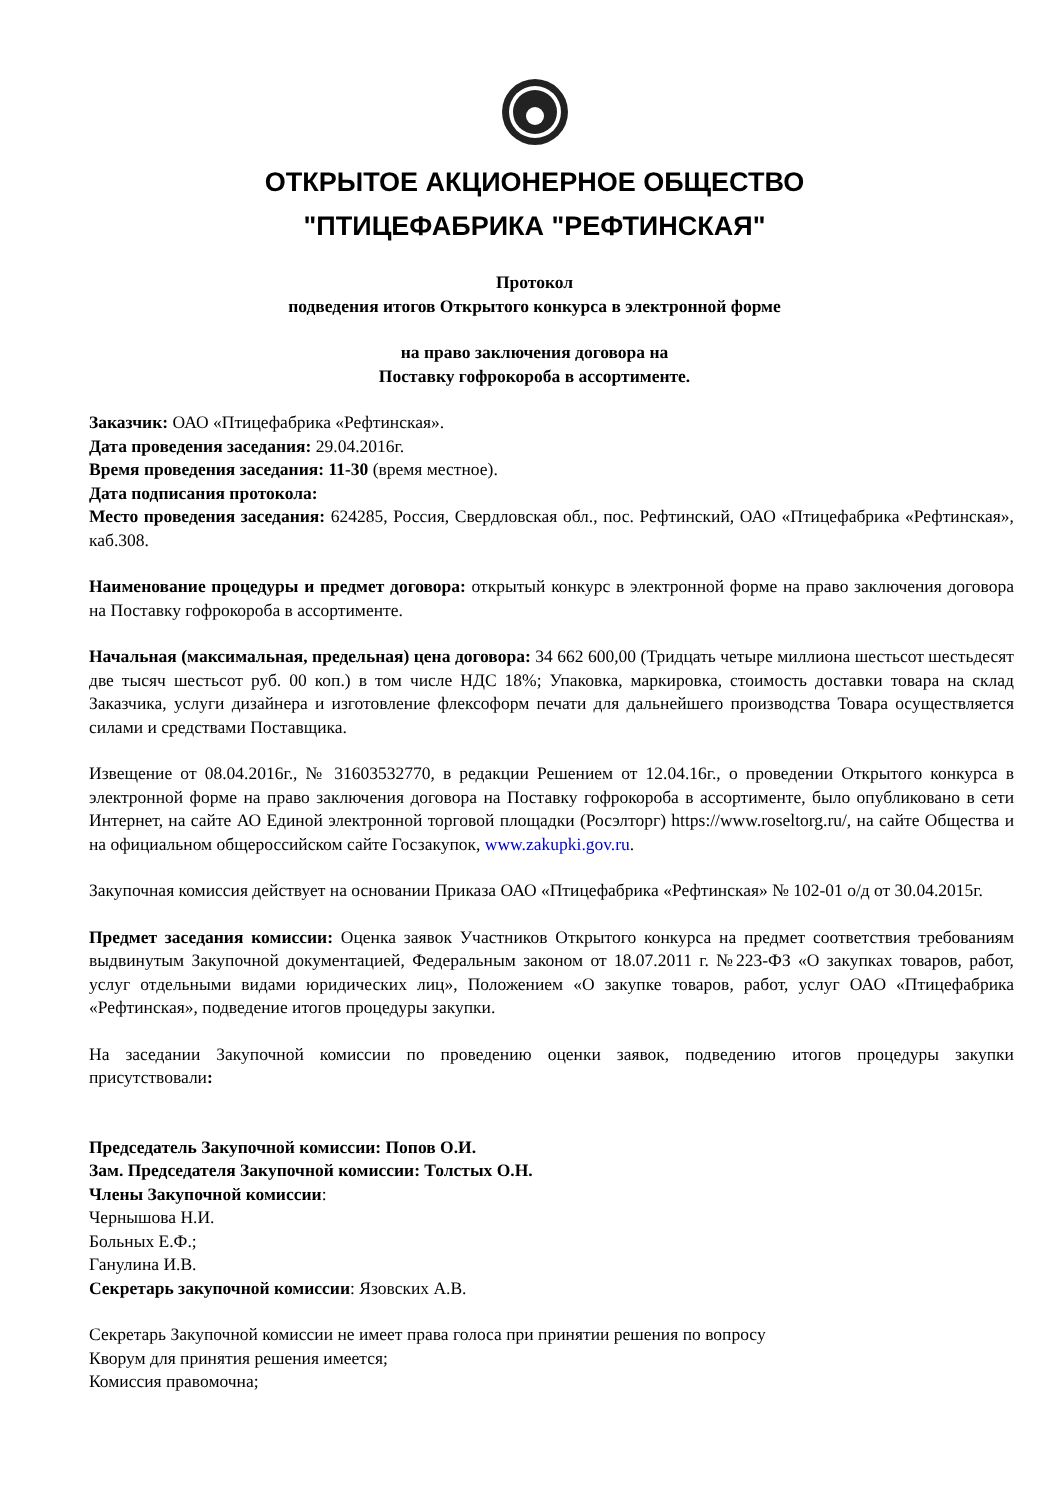ОТКРЫТОЕ АКЦИОНЕРНОЕ ОБЩЕСТВО
"ПТИЦЕФАБРИКА "РЕФТИНСКАЯ"
Протокол
подведения итогов Открытого конкурса в электронной форме
на право заключения договора на
Поставку гофрокороба в ассортименте.
Заказчик: ОАО «Птицефабрика «Рефтинская».
Дата проведения заседания: 29.04.2016г.
Время проведения заседания: 11-30 (время местное).
Дата подписания протокола:
Место проведения заседания: 624285, Россия, Свердловская обл., пос. Рефтинский, ОАО «Птицефабрика «Рефтинская», каб.308.
Наименование процедуры и предмет договора: открытый конкурс в электронной форме на право заключения договора на Поставку гофрокороба в ассортименте.
Начальная (максимальная, предельная) цена договора: 34 662 600,00 (Тридцать четыре миллиона шестьсот шестьдесят две тысяч шестьсот руб. 00 коп.) в том числе НДС 18%; Упаковка, маркировка, стоимость доставки товара на склад Заказчика, услуги дизайнера и изготовление флексоформ печати для дальнейшего производства Товара осуществляется силами и средствами Поставщика.
Извещение от 08.04.2016г., № 31603532770, в редакции Решением от 12.04.16г., о проведении Открытого конкурса в электронной форме на право заключения договора на Поставку гофрокороба в ассортименте, было опубликовано в сети Интернет, на сайте АО Единой электронной торговой площадки (Росэлторг) https://www.roseltorg.ru/, на сайте Общества и на официальном общероссийском сайте Госзакупок, www.zakupki.gov.ru.
Закупочная комиссия действует на основании Приказа ОАО «Птицефабрика «Рефтинская» № 102-01 о/д от 30.04.2015г.
Предмет заседания комиссии: Оценка заявок Участников Открытого конкурса на предмет соответствия требованиям выдвинутым Закупочной документацией, Федеральным законом от 18.07.2011 г. №223-ФЗ «О закупках товаров, работ, услуг отдельными видами юридических лиц», Положением «О закупке товаров, работ, услуг ОАО «Птицефабрика «Рефтинская», подведение итогов процедуры закупки.
На заседании Закупочной комиссии по проведению оценки заявок, подведению итогов процедуры закупки присутствовали:
Председатель Закупочной комиссии: Попов О.И.
Зам. Председателя Закупочной комиссии: Толстых О.Н.
Члены Закупочной комиссии:
Чернышова Н.И.
Больных Е.Ф.;
Ганулина И.В.
Секретарь закупочной комиссии: Язовских А.В.
Секретарь Закупочной комиссии не имеет права голоса при принятии решения по вопросу
Кворум для принятия решения имеется;
Комиссия правомочна;